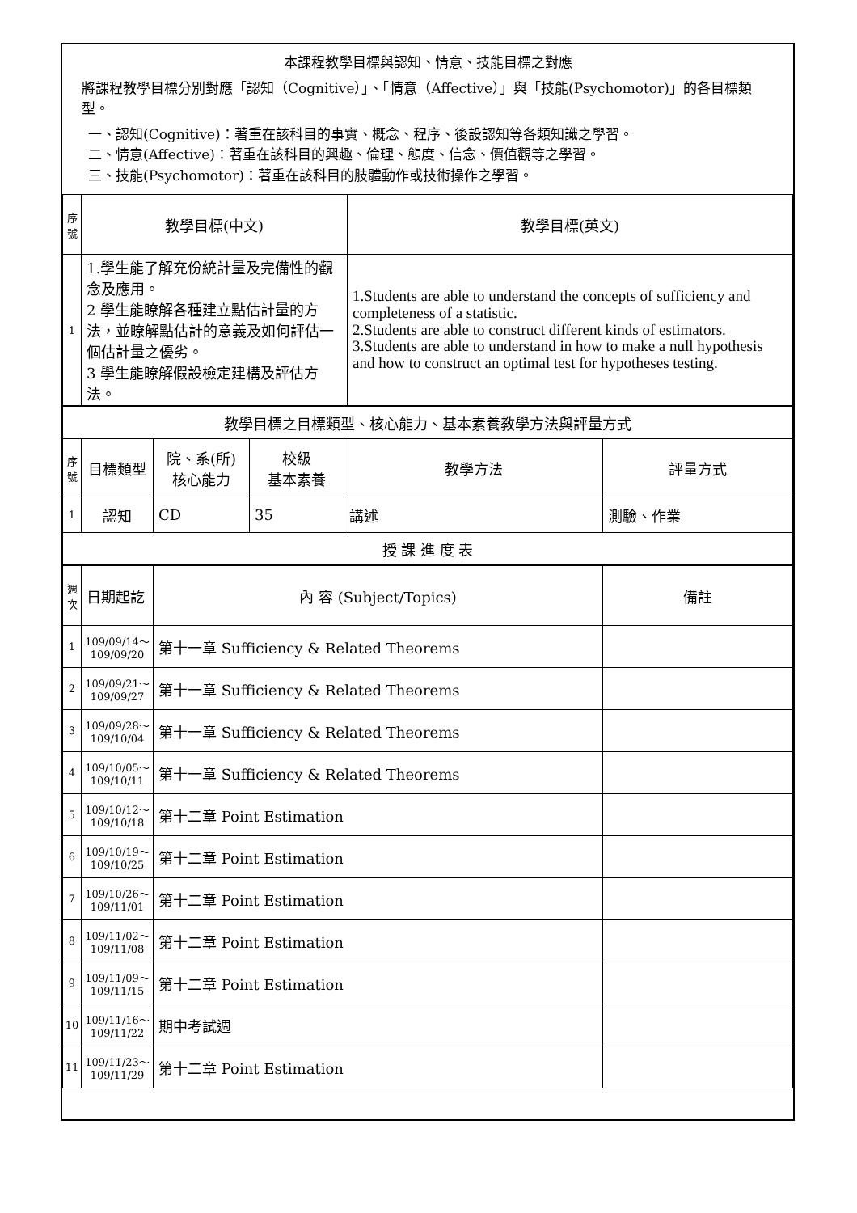本課程教學目標與認知、情意、技能目標之對應
將課程教學目標分別對應「認知（Cognitive）」、「情意（Affective）」與「技能(Psychomotor)」的各目標類型。
一、認知(Cognitive)：著重在該科目的事實、概念、程序、後設認知等各類知識之學習。
二、情意(Affective)：著重在該科目的興趣、倫理、態度、信念、價值觀等之學習。
三、技能(Psychomotor)：著重在該科目的肢體動作或技術操作之學習。
| 序號 | 教學目標(中文) | 教學目標(英文) |
| 1 | 1.學生能了解充份統計量及完備性的觀念及應用。 2 學生能瞭解各種建立點估計量的方法，並瞭解點估計的意義及如何評估一個估計量之優劣。 3 學生能瞭解假設檢定建構及評估方法。 | 1.Students are able to understand the concepts of sufficiency and completeness of a statistic. 2.Students are able to construct different kinds of estimators. 3.Students are able to understand in how to make a null hypothesis and how to construct an optimal test for hypotheses testing. |
| 教學目標之目標類型、核心能力、基本素養教學方法與評量方式 | | | | | |
| 序號 | 目標類型 | 院、系(所) 核心能力 | 校級 基本素養 | 教學方法 | 評量方式 |
| 1 | 認知 | CD | 35 | 講述 | 測驗、作業 |
| 授 課 進 度 表 | | | | | |
| 週次 | 日期起訖 | 內 容 (Subject/Topics) | 備註 |
| 1 | 109/09/14～ 109/09/20 | 第十一章 Sufficiency & Related Theorems | |
| 2 | 109/09/21～ 109/09/27 | 第十一章 Sufficiency & Related Theorems | |
| 3 | 109/09/28～ 109/10/04 | 第十一章 Sufficiency & Related Theorems | |
| 4 | 109/10/05～ 109/10/11 | 第十一章 Sufficiency & Related Theorems | |
| 5 | 109/10/12～ 109/10/18 | 第十二章 Point Estimation | |
| 6 | 109/10/19～ 109/10/25 | 第十二章 Point Estimation | |
| 7 | 109/10/26～ 109/11/01 | 第十二章 Point Estimation | |
| 8 | 109/11/02～ 109/11/08 | 第十二章 Point Estimation | |
| 9 | 109/11/09～ 109/11/15 | 第十二章 Point Estimation | |
| 10 | 109/11/16～ 109/11/22 | 期中考試週 | |
| 11 | 109/11/23～ 109/11/29 | 第十二章 Point Estimation | |